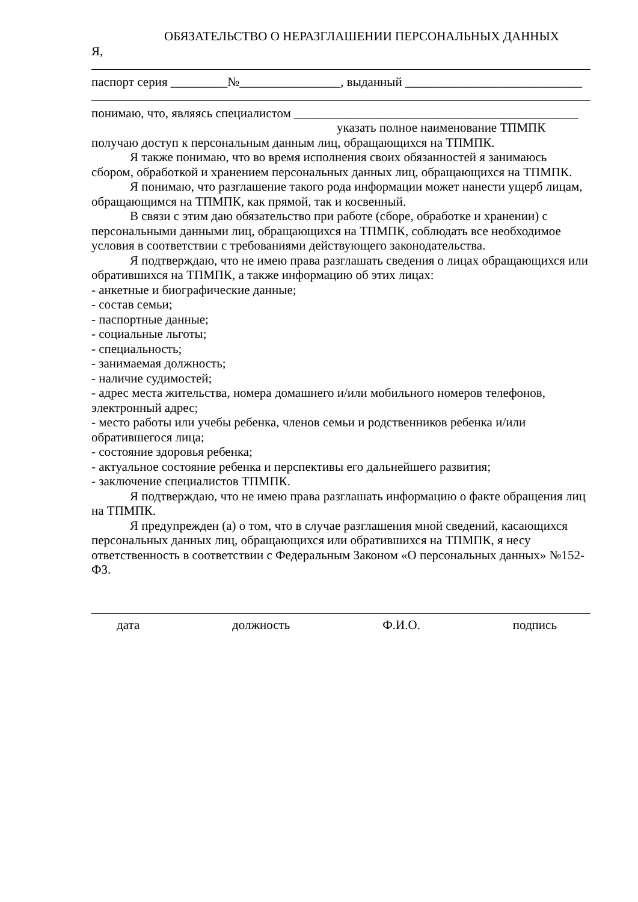ОБЯЗАТЕЛЬСТВО О НЕРАЗГЛАШЕНИИ ПЕРСОНАЛЬНЫХ ДАННЫХ
Я,
паспорт серия _________№________________, выданный ____________________________
понимаю, что, являясь специалистом _____________________________________________
указать полное наименование ТПМПК
получаю доступ к персональным данным лиц, обращающихся на ТПМПК.
Я также понимаю, что во время исполнения своих обязанностей я занимаюсь сбором, обработкой и хранением персональных данных лиц, обращающихся на ТПМПК.
Я понимаю, что разглашение такого рода информации может нанести ущерб лицам, обращающимся на ТПМПК, как прямой, так и косвенный.
В связи с этим даю обязательство при работе (сборе, обработке и хранении) с персональными данными лиц, обращающихся на ТПМПК, соблюдать все необходимое условия в соответствии с требованиями действующего законодательства.
Я подтверждаю, что не имею права разглашать сведения о лицах обращающихся или обратившихся на ТПМПК, а также информацию об этих лицах:
- анкетные и биографические данные;
- состав семьи;
- паспортные данные;
- социальные льготы;
- специальность;
- занимаемая должность;
- наличие судимостей;
- адрес места жительства, номера домашнего и/или мобильного номеров телефонов, электронный адрес;
- место работы или учебы ребенка, членов семьи и родственников ребенка и/или обратившегося лица;
- состояние здоровья ребенка;
- актуальное состояние ребенка и перспективы его дальнейшего развития;
- заключение специалистов ТПМПК.
Я подтверждаю, что не имею права разглашать информацию о факте обращения лиц на ТПМПК.
Я предупрежден (а) о том, что в случае разглашения мной сведений, касающихся персональных данных лиц, обращающихся или обратившихся на ТПМПК, я несу ответственность в соответствии с Федеральным Законом «О персональных данных» №152-ФЗ.
дата должность Ф.И.О. подпись